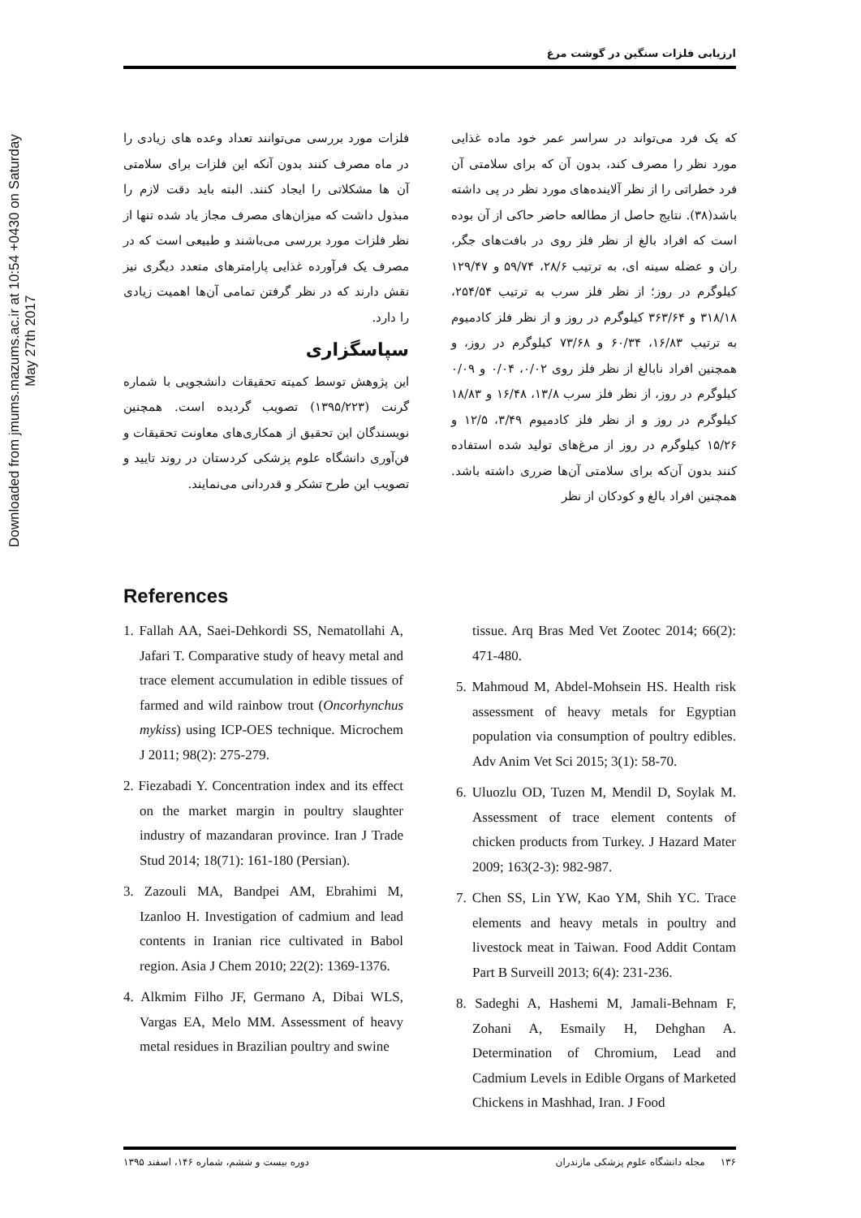Downloaded from jmums.mazums.ac.ir at 10:54 +0430 on Saturday May 27th 2017
ارزیابی فلزات سنگین در گوشت مرغ
که یک فرد می‌تواند در سراسر عمر خود ماده غذایی مورد نظر را مصرف کند، بدون آن که برای سلامتی آن فرد خطراتی را از نظر آلاینده‌های مورد نظر در پی داشته باشد(۳۸). نتایج حاصل از مطالعه حاضر حاکی از آن بوده است که افراد بالغ از نظر فلز روی در بافت‌های جگر، ران و عضله سینه ای، به ترتیب ۲۸/۶، ۵۹/۷۴ و ۱۲۹/۴۷ کیلوگرم در روز؛ از نظر فلز سرب به ترتیب ۲۵۴/۵۴، ۳۱۸/۱۸ و ۳۶۳/۶۴ کیلوگرم در روز و از نظر فلز کادمیوم به ترتیب ۱۶/۸۳، ۶۰/۳۴ و ۷۳/۶۸ کیلوگرم در روز، و همچنین افراد نابالغ از نظر فلز روی ۰/۰۲، ۰/۰۴ و ۰/۰۹ کیلوگرم در روز، از نظر فلز سرب ۱۳/۸، ۱۶/۴۸ و ۱۸/۸۳ کیلوگرم در روز و از نظر فلز کادمیوم ۳/۴۹، ۱۲/۵ و ۱۵/۲۶ کیلوگرم در روز از مرغ‌های تولید شده استفاده کنند بدون آن‌که برای سلامتی آن‌ها ضرری داشته باشد. همچنین افراد بالغ و کودکان از نظر
فلزات مورد بررسی می‌توانند تعداد وعده های زیادی را در ماه مصرف کنند بدون آنکه این فلزات برای سلامتی آن ها مشکلاتی را ایجاد کنند. البته باید دقت لازم را مبذول داشت که میزان‌های مصرف مجاز یاد شده تنها از نظر فلزات مورد بررسی می‌باشند و طبیعی است که در مصرف یک فرآورده غذایی پارامترهای متعدد دیگری نیز نقش دارند که در نظر گرفتن تمامی آن‌ها اهمیت زیادی را دارد.
سپاسگزاری
این پژوهش توسط کمیته تحقیقات دانشجویی با شماره گرنت (۱۳۹۵/۲۲۳) تصویب گردیده است. همچنین نویسندگان این تحقیق از همکاری‌های معاونت تحقیقات و فن‌آوری دانشگاه علوم پزشکی کردستان در روند تایید و تصویب این طرح تشکر و قدردانی می‌نمایند.
References
1. Fallah AA, Saei-Dehkordi SS, Nematollahi A, Jafari T. Comparative study of heavy metal and trace element accumulation in edible tissues of farmed and wild rainbow trout (Oncorhynchus mykiss) using ICP-OES technique. Microchem J 2011; 98(2): 275-279.
2. Fiezabadi Y. Concentration index and its effect on the market margin in poultry slaughter industry of mazandaran province. Iran J Trade Stud 2014; 18(71): 161-180 (Persian).
3. Zazouli MA, Bandpei AM, Ebrahimi M, Izanloo H. Investigation of cadmium and lead contents in Iranian rice cultivated in Babol region. Asia J Chem 2010; 22(2): 1369-1376.
4. Alkmim Filho JF, Germano A, Dibai WLS, Vargas EA, Melo MM. Assessment of heavy metal residues in Brazilian poultry and swine
tissue. Arq Bras Med Vet Zootec 2014; 66(2): 471-480.
5. Mahmoud M, Abdel-Mohsein HS. Health risk assessment of heavy metals for Egyptian population via consumption of poultry edibles. Adv Anim Vet Sci 2015; 3(1): 58-70.
6. Uluozlu OD, Tuzen M, Mendil D, Soylak M. Assessment of trace element contents of chicken products from Turkey. J Hazard Mater 2009; 163(2-3): 982-987.
7. Chen SS, Lin YW, Kao YM, Shih YC. Trace elements and heavy metals in poultry and livestock meat in Taiwan. Food Addit Contam Part B Surveill 2013; 6(4): 231-236.
8. Sadeghi A, Hashemi M, Jamali-Behnam F, Zohani A, Esmaily H, Dehghan A. Determination of Chromium, Lead and Cadmium Levels in Edible Organs of Marketed Chickens in Mashhad, Iran. J Food
۱۳۶ مجله دانشگاه علوم پزشکی مازندران دوره بیست و ششم، شماره ۱۴۶، اسفند ۱۳۹۵